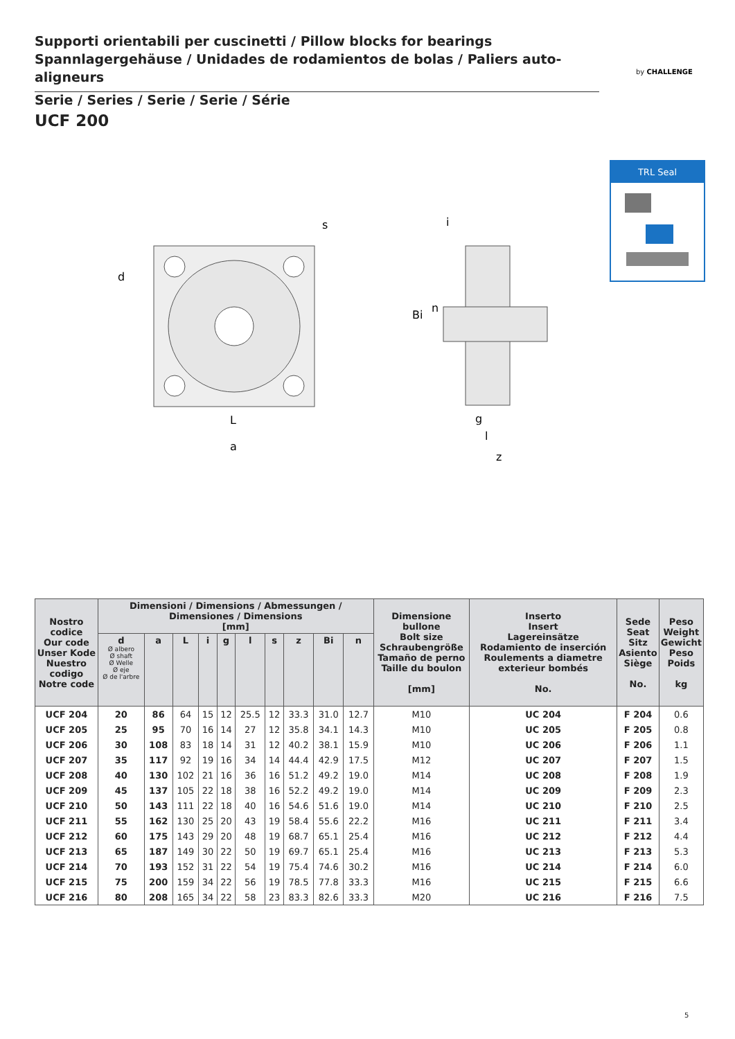Supporti orientabili per cuscinetti / Pillow blocks for bearings
Spannlagergehäuse / Unidades de rodamientos de bolas / Paliers auto-aligneurs
by CHALLENGE
Serie / Series / Serie / Serie / Série
UCF 200
TRL Seal
L
a
d
s
i
Bi
n
g
l
z
| Nostro codice Our code Unser Kode Nuestro codigo Notre code | Dimensioni / Dimensions / Abmessungen / Dimensiones / Dimensions [mm] | | | | | | | | | | Dimensione bullone Bolt size Schraubengröße Tamaño de perno Taille du boulon [mm] | Inserto Insert Lagereinsätze Rodamiento de inserción Roulements a diametre exterieur bombés No. | Sede Seat Sitz Asiento Siège No. | Peso Weight Gewicht Peso Poids kg |
| --- | --- | --- | --- | --- | --- | --- | --- | --- | --- | --- | --- | --- | --- | --- |
| | d Ø albero Ø shaft Ø Welle Ø eje Ø de l'arbre | a | L | i | g | l | s | z | Bi | n | | | | |
| UCF 204 | 20 | 86 | 64 | 15 | 12 | 25.5 | 12 | 33.3 | 31.0 | 12.7 | M10 | UC 204 | F 204 | 0.6 |
| UCF 205 | 25 | 95 | 70 | 16 | 14 | 27 | 12 | 35.8 | 34.1 | 14.3 | M10 | UC 205 | F 205 | 0.8 |
| UCF 206 | 30 | 108 | 83 | 18 | 14 | 31 | 12 | 40.2 | 38.1 | 15.9 | M10 | UC 206 | F 206 | 1.1 |
| UCF 207 | 35 | 117 | 92 | 19 | 16 | 34 | 14 | 44.4 | 42.9 | 17.5 | M12 | UC 207 | F 207 | 1.5 |
| UCF 208 | 40 | 130 | 102 | 21 | 16 | 36 | 16 | 51.2 | 49.2 | 19.0 | M14 | UC 208 | F 208 | 1.9 |
| UCF 209 | 45 | 137 | 105 | 22 | 18 | 38 | 16 | 52.2 | 49.2 | 19.0 | M14 | UC 209 | F 209 | 2.3 |
| UCF 210 | 50 | 143 | 111 | 22 | 18 | 40 | 16 | 54.6 | 51.6 | 19.0 | M14 | UC 210 | F 210 | 2.5 |
| UCF 211 | 55 | 162 | 130 | 25 | 20 | 43 | 19 | 58.4 | 55.6 | 22.2 | M16 | UC 211 | F 211 | 3.4 |
| UCF 212 | 60 | 175 | 143 | 29 | 20 | 48 | 19 | 68.7 | 65.1 | 25.4 | M16 | UC 212 | F 212 | 4.4 |
| UCF 213 | 65 | 187 | 149 | 30 | 22 | 50 | 19 | 69.7 | 65.1 | 25.4 | M16 | UC 213 | F 213 | 5.3 |
| UCF 214 | 70 | 193 | 152 | 31 | 22 | 54 | 19 | 75.4 | 74.6 | 30.2 | M16 | UC 214 | F 214 | 6.0 |
| UCF 215 | 75 | 200 | 159 | 34 | 22 | 56 | 19 | 78.5 | 77.8 | 33.3 | M16 | UC 215 | F 215 | 6.6 |
| UCF 216 | 80 | 208 | 165 | 34 | 22 | 58 | 23 | 83.3 | 82.6 | 33.3 | M20 | UC 216 | F 216 | 7.5 |
5